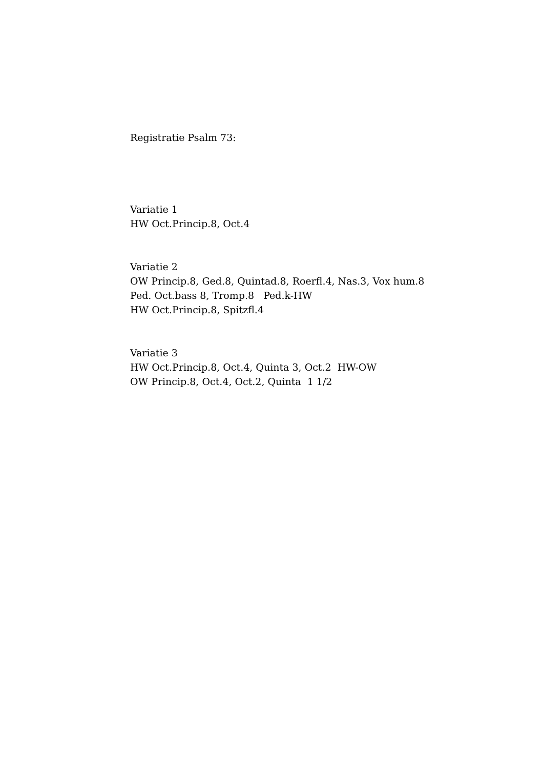Registratie Psalm 73:
Variatie 1
HW Oct.Princip.8, Oct.4
Variatie 2
OW Princip.8, Ged.8, Quintad.8, Roerfl.4, Nas.3, Vox hum.8
Ped. Oct.bass 8, Tromp.8 Ped.k-HW
HW Oct.Princip.8, Spitzfl.4
Variatie 3
HW Oct.Princip.8, Oct.4, Quinta 3, Oct.2 HW-OW
OW Princip.8, Oct.4, Oct.2, Quinta 1 1/2